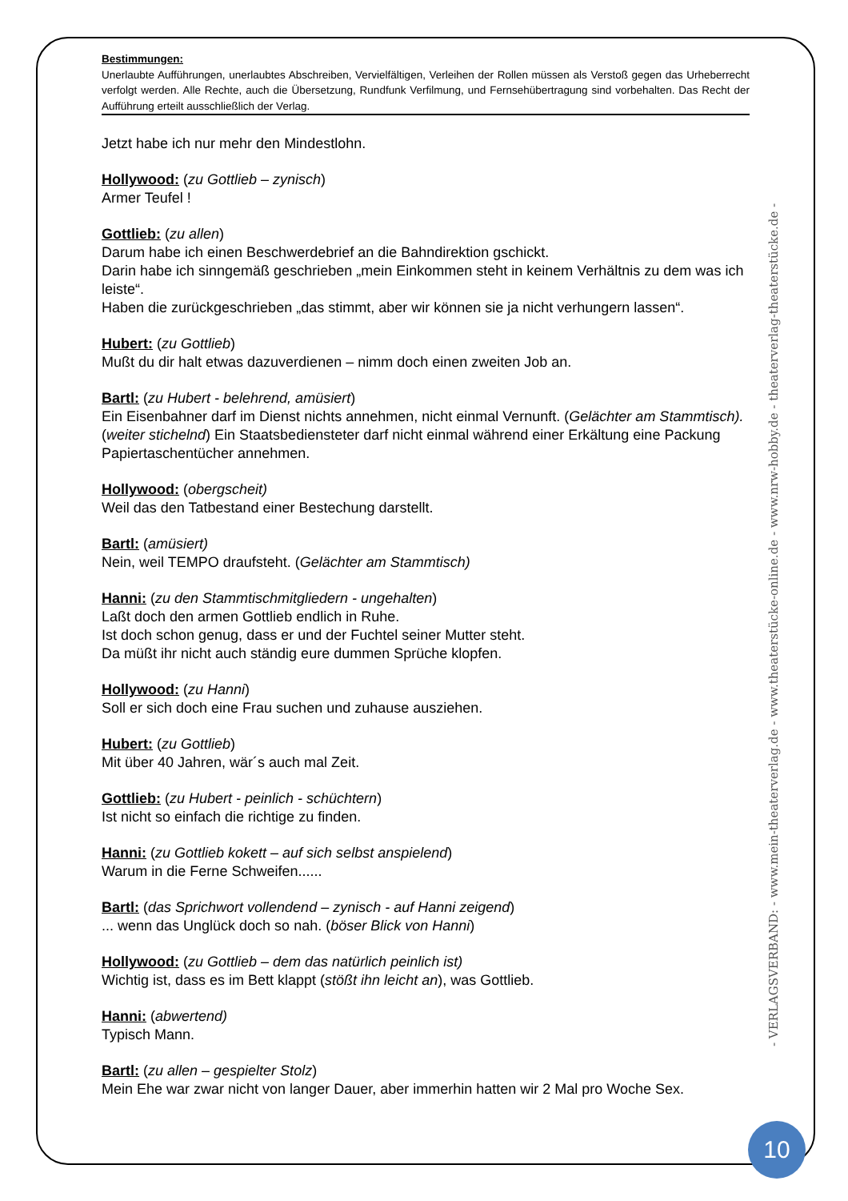Bestimmungen:
Unerlaubte Aufführungen, unerlaubtes Abschreiben, Vervielfältigen, Verleihen der Rollen müssen als Verstoß gegen das Urheberrecht verfolgt werden. Alle Rechte, auch die Übersetzung, Rundfunk Verfilmung, und Fernsehübertragung sind vorbehalten. Das Recht der Aufführung erteilt ausschließlich der Verlag.
Jetzt habe ich nur mehr den Mindestlohn.
Hollywood: (zu Gottlieb – zynisch)
Armer Teufel !
Gottlieb: (zu allen)
Darum habe ich einen Beschwerdebrief an die Bahndirektion gschickt.
Darin habe ich sinngemäß geschrieben „mein Einkommen steht in keinem Verhältnis zu dem was ich leiste“.
Haben die zurückgeschrieben „das stimmt, aber wir können sie ja nicht verhungern lassen“.
Hubert: (zu Gottlieb)
Mußt du dir halt etwas dazuverdienen – nimm doch einen zweiten Job an.
Bartl: (zu Hubert - belehrend, amüsiert)
Ein Eisenbahner darf im Dienst nichts annehmen, nicht einmal Vernunft. (Gelächter am Stammtisch).
(weiter stichelnd) Ein Staatsbediensteter darf nicht einmal während einer Erkältung eine Packung Papiertaschentücher annehmen.
Hollywood: (obergscheit)
Weil das den Tatbestand einer Bestechung darstellt.
Bartl: (amüsiert)
Nein, weil TEMPO draufsteht. (Gelächter am Stammtisch)
Hanni: (zu den Stammtischmitgliedern - ungehalten)
Laßt doch den armen Gottlieb endlich in Ruhe.
Ist doch schon genug, dass er und der Fuchtel seiner Mutter steht.
Da müßt ihr nicht auch ständig eure dummen Sprüche klopfen.
Hollywood: (zu Hanni)
Soll er sich doch eine Frau suchen und zuhause ausziehen.
Hubert: (zu Gottlieb)
Mit über 40 Jahren, wär´s auch mal Zeit.
Gottlieb: (zu Hubert - peinlich - schüchtern)
Ist nicht so einfach die richtige zu finden.
Hanni: (zu Gottlieb kokett – auf sich selbst anspielend)
Warum in die Ferne Schweifen......
Bartl: (das Sprichwort vollendend – zynisch - auf Hanni zeigend)
... wenn das Unglück doch so nah. (böser Blick von Hanni)
Hollywood: (zu Gottlieb – dem das natürlich peinlich ist)
Wichtig ist, dass es im Bett klappt (stößt ihn leicht an), was Gottlieb.
Hanni: (abwertend)
Typisch Mann.
Bartl: (zu allen – gespielter Stolz)
Mein Ehe war zwar nicht von langer Dauer, aber immerhin hatten wir 2 Mal pro Woche Sex.
- VERLAGSVERBAND: - www.mein-theaterverlag.de - www.theaterstücke-online.de - www.nrw-hobby.de - theaterverlag-theaterstücke.de -
10